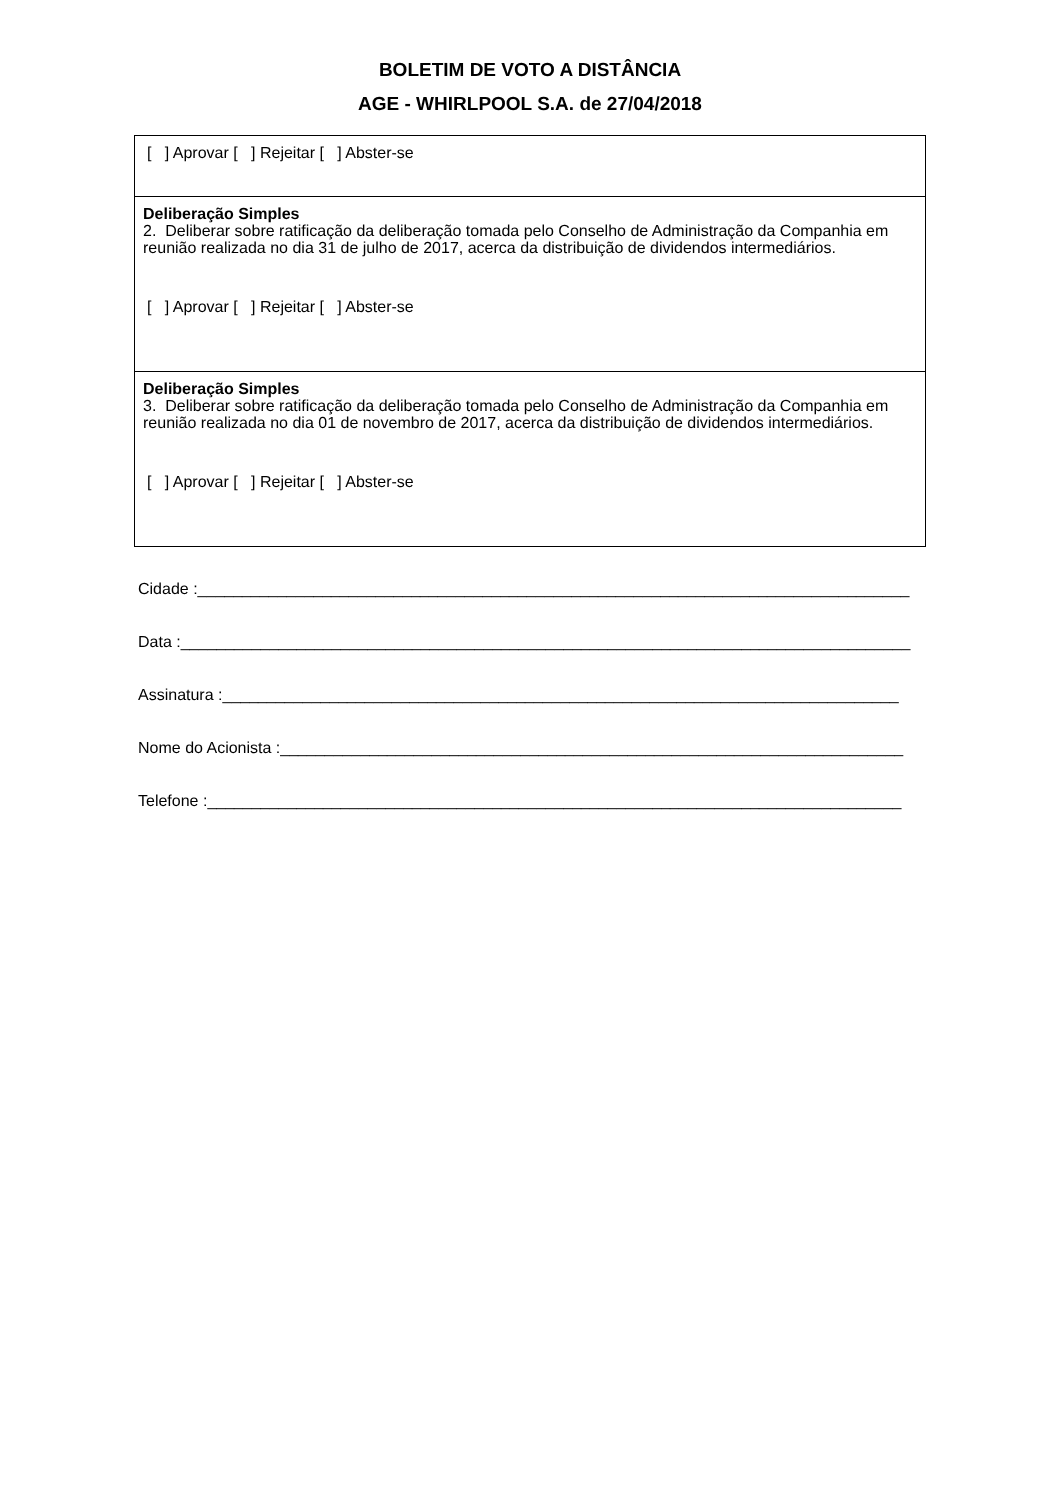BOLETIM DE VOTO A DISTÂNCIA
AGE - WHIRLPOOL S.A. de 27/04/2018
[ ] Aprovar [ ] Rejeitar [ ] Abster-se
Deliberação Simples
2. Deliberar sobre ratificação da deliberação tomada pelo Conselho de Administração da Companhia em reunião realizada no dia 31 de julho de 2017, acerca da distribuição de dividendos intermediários.
[ ] Aprovar [ ] Rejeitar [ ] Abster-se
Deliberação Simples
3. Deliberar sobre ratificação da deliberação tomada pelo Conselho de Administração da Companhia em reunião realizada no dia 01 de novembro de 2017, acerca da distribuição de dividendos intermediários.
[ ] Aprovar [ ] Rejeitar [ ] Abster-se
Cidade :________________________________________________________________________________
Data :__________________________________________________________________________________
Assinatura :____________________________________________________________________________
Nome do Acionista :______________________________________________________________________
Telefone :______________________________________________________________________________